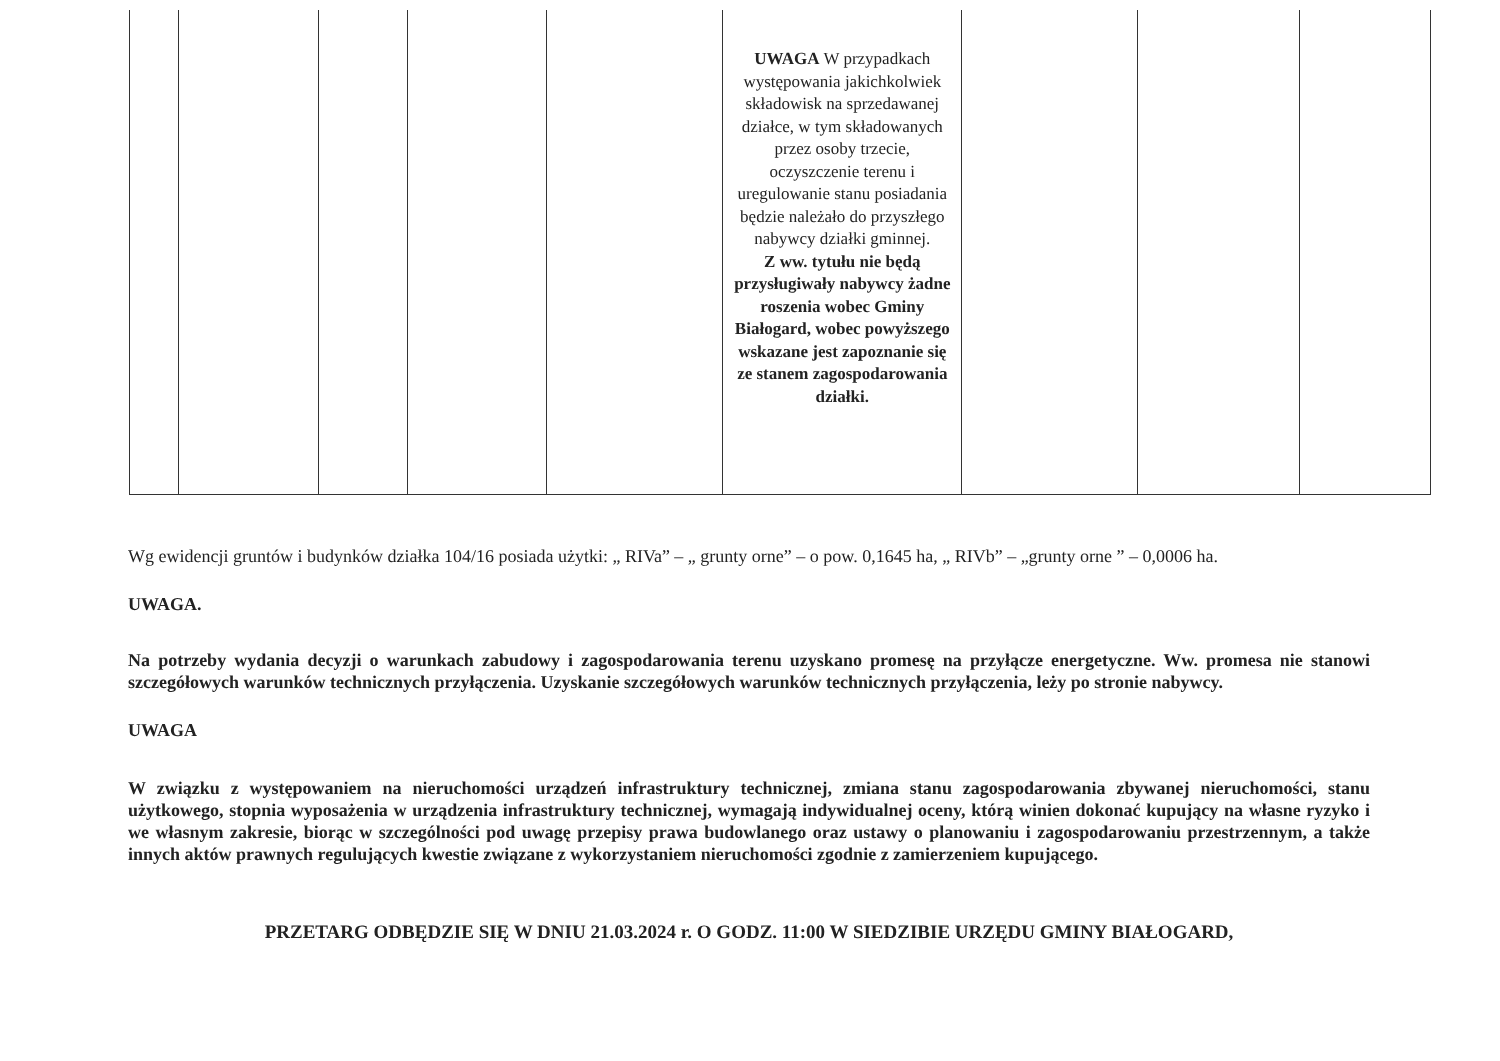| | | | | | UWAGA W przypadkach występowania jakichkolwiek składowisk na sprzedawanej działce, w tym składowanych przez osoby trzecie, oczyszczenie terenu i uregulowanie stanu posiadania będzie należało do przyszłego nabywcy działki gminnej. Z ww. tytułu nie będą przysługiwały nabywcy żadne roszenia wobec Gminy Białogard, wobec powyższego wskazane jest zapoznanie się ze stanem zagospodarowania działki. | | | |
Wg ewidencji gruntów i budynków działka 104/16 posiada użytki: „ RIVa” – „ grunty orne” – o pow. 0,1645 ha, „ RIVb” – „grunty orne ” – 0,0006 ha.
UWAGA.
Na potrzeby wydania decyzji o warunkach zabudowy i zagospodarowania terenu uzyskano promesę na przyłącze energetyczne. Ww. promesa nie stanowi szczegółowych warunków technicznych przyłączenia. Uzyskanie szczegółowych warunków technicznych przyłączenia, leży po stronie nabywcy.
UWAGA
W związku z występowaniem na nieruchomości urządzeń infrastruktury technicznej, zmiana stanu zagospodarowania zbywanej nieruchomości, stanu użytkowego, stopnia wyposażenia w urządzenia infrastruktury technicznej, wymagają indywidualnej oceny, którą winien dokonać kupujący na własne ryzyko i we własnym zakresie, biorąc w szczególności pod uwagę przepisy prawa budowlanego oraz ustawy o planowaniu i zagospodarowaniu przestrzennym, a także innych aktów prawnych regulujących kwestie związane z wykorzystaniem nieruchomości zgodnie z zamierzeniem kupującego.
PRZETARG ODBĘDZIE SIĘ W DNIU 21.03.2024 r. O GODZ. 11:00 W SIEDZIBIE URZĘDU GMINY BIAŁOGARD,